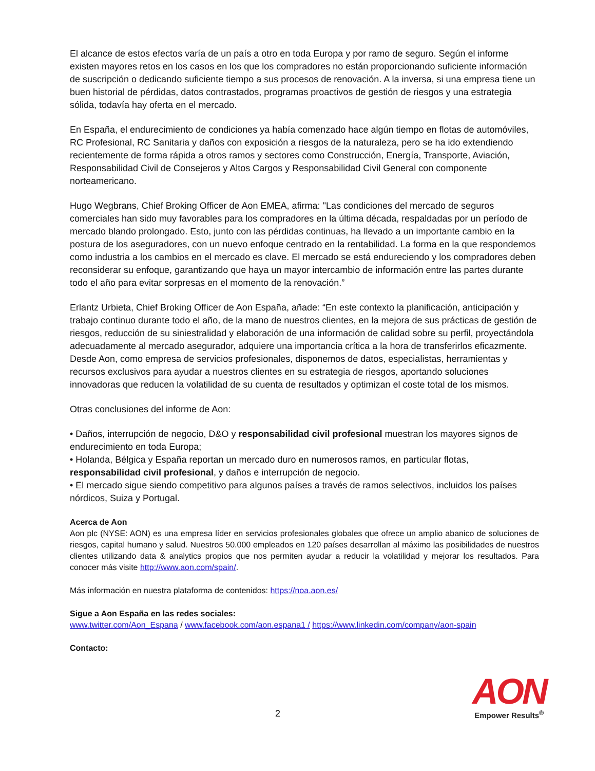El alcance de estos efectos varía de un país a otro en toda Europa y por ramo de seguro. Según el informe existen mayores retos en los casos en los que los compradores no están proporcionando suficiente información de suscripción o dedicando suficiente tiempo a sus procesos de renovación. A la inversa, si una empresa tiene un buen historial de pérdidas, datos contrastados, programas proactivos de gestión de riesgos y una estrategia sólida, todavía hay oferta en el mercado.
En España, el endurecimiento de condiciones ya había comenzado hace algún tiempo en flotas de automóviles, RC Profesional, RC Sanitaria y daños con exposición a riesgos de la naturaleza, pero se ha ido extendiendo recientemente de forma rápida a otros ramos y sectores como Construcción, Energía, Transporte, Aviación, Responsabilidad Civil de Consejeros y Altos Cargos y Responsabilidad Civil General con componente norteamericano.
Hugo Wegbrans, Chief Broking Officer de Aon EMEA, afirma: "Las condiciones del mercado de seguros comerciales han sido muy favorables para los compradores en la última década, respaldadas por un período de mercado blando prolongado. Esto, junto con las pérdidas continuas, ha llevado a un importante cambio en la postura de los aseguradores, con un nuevo enfoque centrado en la rentabilidad. La forma en la que respondemos como industria a los cambios en el mercado es clave. El mercado se está endureciendo y los compradores deben reconsiderar su enfoque, garantizando que haya un mayor intercambio de información entre las partes durante todo el año para evitar sorpresas en el momento de la renovación.”
Erlantz Urbieta, Chief Broking Officer de Aon España, añade: “En este contexto la planificación, anticipación y trabajo continuo durante todo el año, de la mano de nuestros clientes, en la mejora de sus prácticas de gestión de riesgos, reducción de su siniestralidad y elaboración de una información de calidad sobre su perfil, proyectándola adecuadamente al mercado asegurador, adquiere una importancia crítica a la hora de transferirlos eficazmente. Desde Aon, como empresa de servicios profesionales, disponemos de datos, especialistas, herramientas y recursos exclusivos para ayudar a nuestros clientes en su estrategia de riesgos, aportando soluciones innovadoras que reducen la volatilidad de su cuenta de resultados y optimizan el coste total de los mismos.
Otras conclusiones del informe de Aon:
• Daños, interrupción de negocio, D&O y responsabilidad civil profesional muestran los mayores signos de endurecimiento en toda Europa;
• Holanda, Bélgica y España reportan un mercado duro en numerosos ramos, en particular flotas, responsabilidad civil profesional, y daños e interrupción de negocio.
• El mercado sigue siendo competitivo para algunos países a través de ramos selectivos, incluidos los países nórdicos, Suiza y Portugal.
Acerca de Aon
Aon plc (NYSE: AON) es una empresa líder en servicios profesionales globales que ofrece un amplio abanico de soluciones de riesgos, capital humano y salud. Nuestros 50.000 empleados en 120 países desarrollan al máximo las posibilidades de nuestros clientes utilizando data & analytics propios que nos permiten ayudar a reducir la volatilidad y mejorar los resultados. Para conocer más visite http://www.aon.com/spain/.
Más información en nuestra plataforma de contenidos: https://noa.aon.es/
Sigue a Aon España en las redes sociales:
www.twitter.com/Aon_Espana / www.facebook.com/aon.espana1 / https://www.linkedin.com/company/aon-spain
Contacto:
2
AON
Empower Results<sup>®</sup>